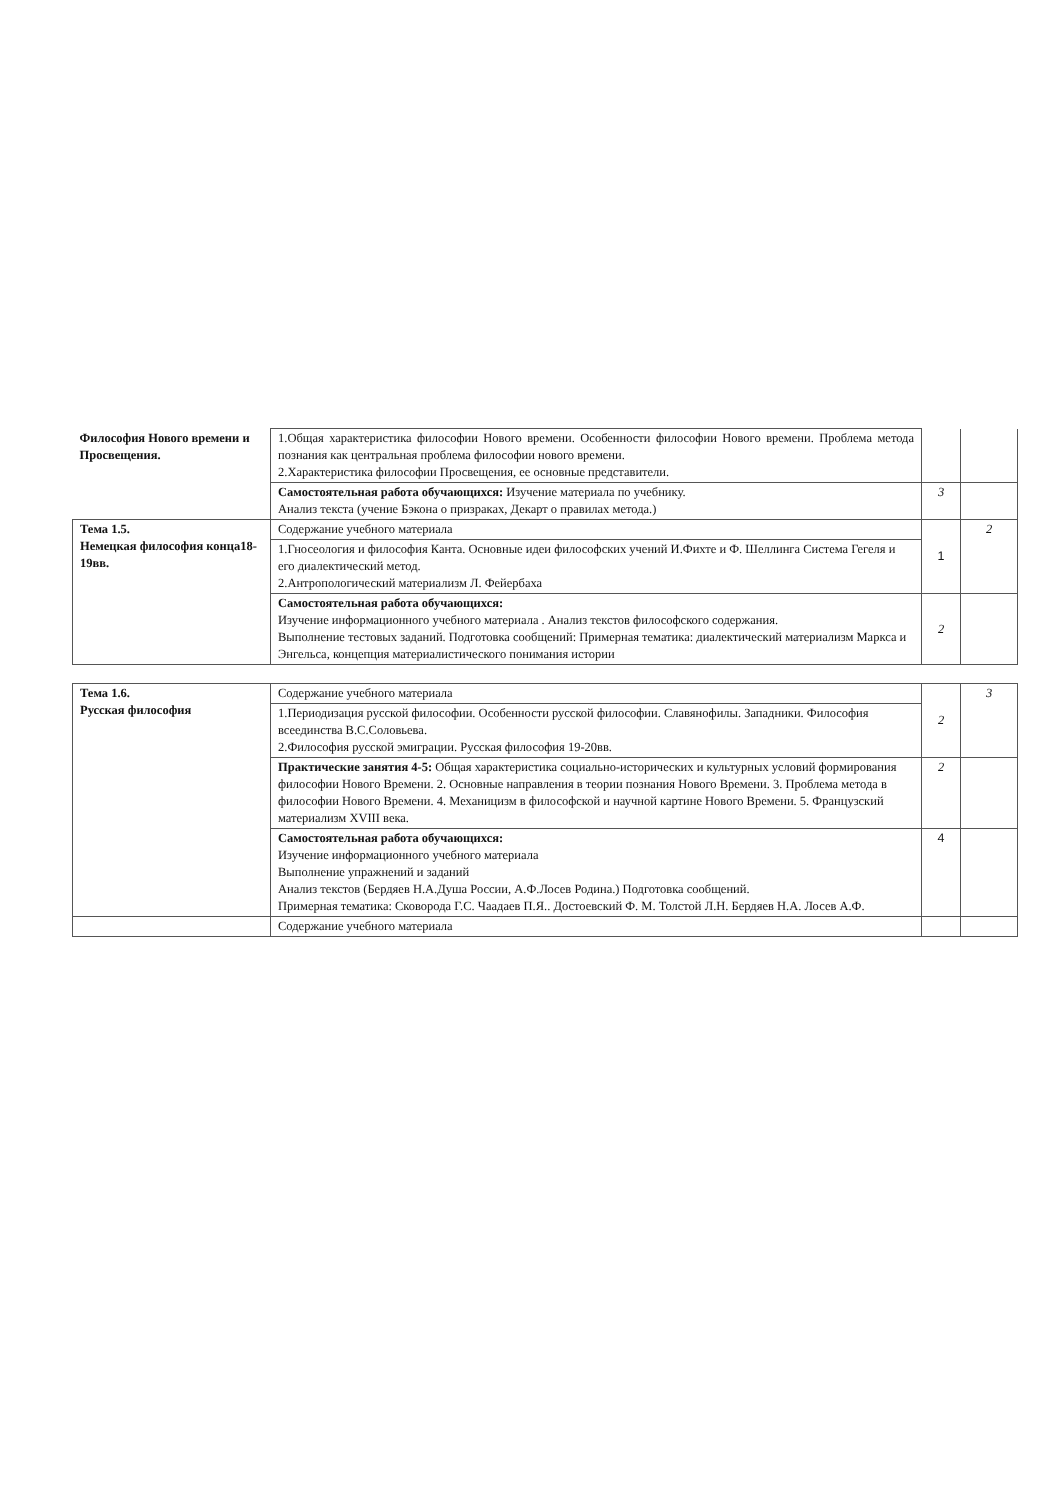| Философия Нового времени и Просвещения. | 1.Общая характеристика философии Нового времени. Особенности философии Нового времени. Проблема метода познания как центральная проблема философии нового времени. 2.Характеристика философии Просвещения, ее основные представители. | | |
| | Самостоятельная работа обучающихся: Изучение материала по учебнику. Анализ текста (учение Бэкона о призраках, Декарт о правилах метода.) | 3 | |
| Тема 1.5. Немецкая философия конца18-19вв. | Содержание учебного материала | 1 | 2 |
| | 1.Гносеология и философия Канта. Основные идеи философских учений И.Фихте и Ф. Шеллинга Система Гегеля и его диалектический метод. 2.Антропологический материализм Л. Фейербаха | | |
| | Самостоятельная работа обучающихся: Изучение информационного учебного материала . Анализ текстов философского содержания. Выполнение тестовых заданий. Подготовка сообщений: Примерная тематика: диалектический материализм Маркса и Энгельса, концепция материалистического понимания истории | 2 | |
| Тема 1.6. Русская философия | Содержание учебного материала | 2 | 3 |
| | 1.Периодизация русской философии. Особенности русской философии. Славянофилы. Западники. Философия всеединства В.С.Соловьева. 2.Философия русской эмиграции. Русская философия 19-20вв. | | |
| | Практические занятия 4-5: Общая характеристика социально-исторических и культурных условий формирования философии Нового Времени. 2. Основные направления в теории познания Нового Времени. 3. Проблема метода в философии Нового Времени. 4. Механицизм в философской и научной картине Нового Времени. 5. Французский материализм XVIII века. | 2 | |
| | Самостоятельная работа обучающихся: Изучение информационного учебного материала Выполнение упражнений и заданий Анализ текстов (Бердяев Н.А.Душа России, А.Ф.Лосев Родина.) Подготовка сообщений. Примерная тематика: Сковорода Г.С. Чаадаев П.Я.. Достоевский Ф. М. Толстой Л.Н. Бердяев Н.А. Лосев А.Ф. | 4 | |
| | Содержание учебного материала | | |